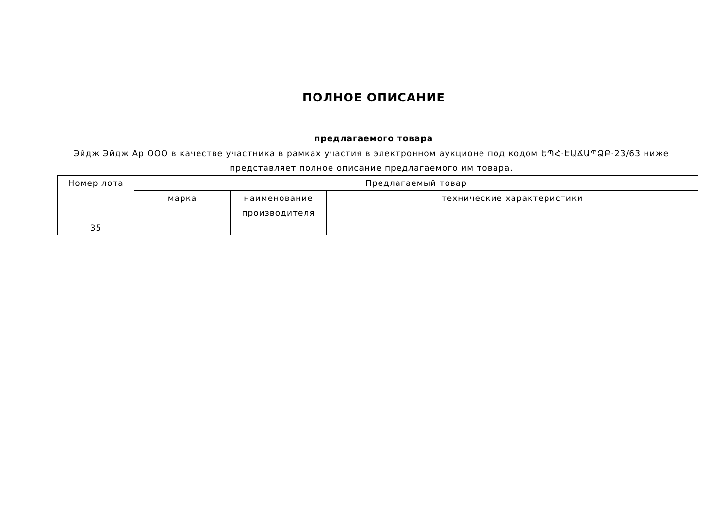ПОЛНОЕ ОПИСАНИЕ
предлагаемого товара
Эйдж Эйдж Ар ООО в качестве участника в рамках участия в электронном аукционе под кодом ԵՊՀ-ԷԱՃԱՊՁԲ-23/63 ниже представляет полное описание предлагаемого им товара.
| Номер лота | Предлагаемый товар | | |
| --- | --- | --- | --- |
| | марка | наименование производителя | технические характеристики |
| 35 | | | |